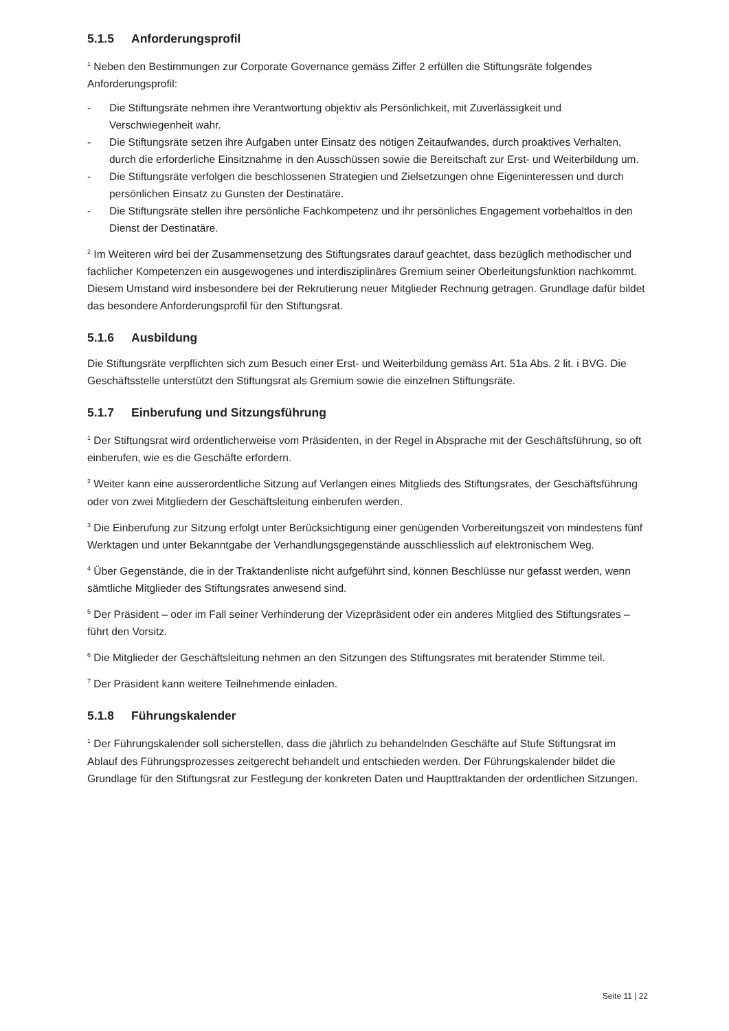5.1.5 Anforderungsprofil
<sup>1</sup> Neben den Bestimmungen zur Corporate Governance gemäss Ziffer 2 erfüllen die Stiftungsräte folgendes Anforderungsprofil:
- Die Stiftungsräte nehmen ihre Verantwortung objektiv als Persönlichkeit, mit Zuverlässigkeit und Verschwiegenheit wahr.
- Die Stiftungsräte setzen ihre Aufgaben unter Einsatz des nötigen Zeitaufwandes, durch proaktives Verhalten, durch die erforderliche Einsitznahme in den Ausschüssen sowie die Bereitschaft zur Erst- und Weiterbildung um.
- Die Stiftungsräte verfolgen die beschlossenen Strategien und Zielsetzungen ohne Eigeninteressen und durch persönlichen Einsatz zu Gunsten der Destinatäre.
- Die Stiftungsräte stellen ihre persönliche Fachkompetenz und ihr persönliches Engagement vorbehaltlos in den Dienst der Destinatäre.
<sup>2</sup> Im Weiteren wird bei der Zusammensetzung des Stiftungsrates darauf geachtet, dass bezüglich methodischer und fachlicher Kompetenzen ein ausgewogenes und interdisziplinäres Gremium seiner Oberleitungsfunktion nachkommt. Diesem Umstand wird insbesondere bei der Rekrutierung neuer Mitglieder Rechnung getragen. Grundlage dafür bildet das besondere Anforderungsprofil für den Stiftungsrat.
5.1.6 Ausbildung
Die Stiftungsräte verpflichten sich zum Besuch einer Erst- und Weiterbildung gemäss Art. 51a Abs. 2 lit. i BVG. Die Geschäftsstelle unterstützt den Stiftungsrat als Gremium sowie die einzelnen Stiftungsräte.
5.1.7 Einberufung und Sitzungsführung
<sup>1</sup> Der Stiftungsrat wird ordentlicherweise vom Präsidenten, in der Regel in Absprache mit der Geschäftsführung, so oft einberufen, wie es die Geschäfte erfordern.
<sup>2</sup> Weiter kann eine ausserordentliche Sitzung auf Verlangen eines Mitglieds des Stiftungsrates, der Geschäftsführung oder von zwei Mitgliedern der Geschäftsleitung einberufen werden.
<sup>3</sup> Die Einberufung zur Sitzung erfolgt unter Berücksichtigung einer genügenden Vorbereitungszeit von mindestens fünf Werktagen und unter Bekanntgabe der Verhandlungsgegenstände ausschliesslich auf elektronischem Weg.
<sup>4</sup> Über Gegenstände, die in der Traktandenliste nicht aufgeführt sind, können Beschlüsse nur gefasst werden, wenn sämtliche Mitglieder des Stiftungsrates anwesend sind.
<sup>5</sup> Der Präsident – oder im Fall seiner Verhinderung der Vizepräsident oder ein anderes Mitglied des Stiftungsrates – führt den Vorsitz.
<sup>6</sup> Die Mitglieder der Geschäftsleitung nehmen an den Sitzungen des Stiftungsrates mit beratender Stimme teil.
<sup>7</sup> Der Präsident kann weitere Teilnehmende einladen.
5.1.8 Führungskalender
<sup>1</sup> Der Führungskalender soll sicherstellen, dass die jährlich zu behandelnden Geschäfte auf Stufe Stiftungsrat im Ablauf des Führungsprozesses zeitgerecht behandelt und entschieden werden. Der Führungskalender bildet die Grundlage für den Stiftungsrat zur Festlegung der konkreten Daten und Haupttraktanden der ordentlichen Sitzungen.
Seite 11 | 22